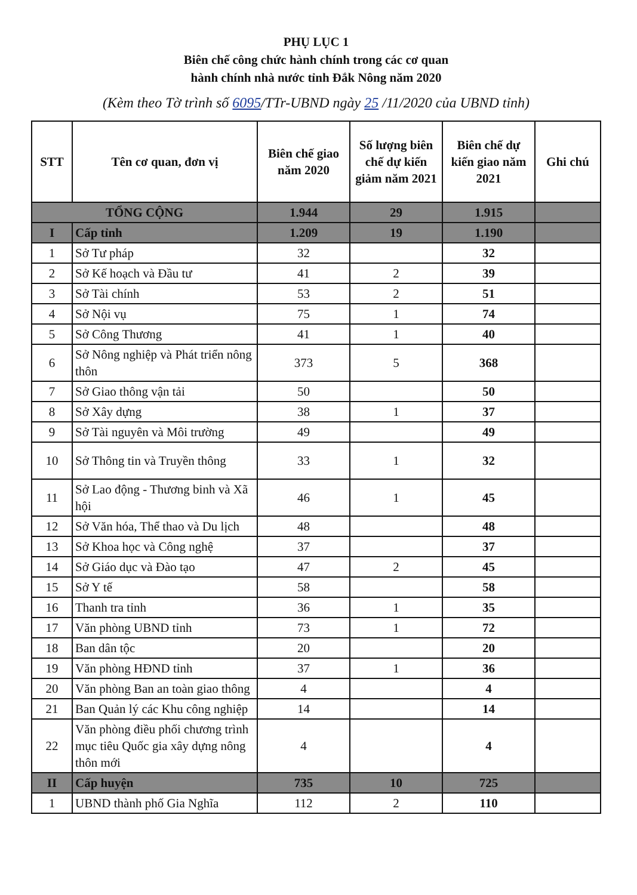PHỤ LỤC 1
Biên chế công chức hành chính trong các cơ quan
hành chính nhà nước tỉnh Đắk Nông năm 2020
(Kèm theo Tờ trình số 6095/TTr-UBND ngày 25 /11/2020 của UBND tỉnh)
| STT | Tên cơ quan, đơn vị | Biên chế giao năm 2020 | Số lượng biên chế dự kiến giảm năm 2021 | Biên chế dự kiến giao năm 2021 | Ghi chú |
| --- | --- | --- | --- | --- | --- |
| TỔNG CỘNG | | 1.944 | 29 | 1.915 | |
| I | Cấp tỉnh | 1.209 | 19 | 1.190 | |
| 1 | Sở Tư pháp | 32 | | 32 | |
| 2 | Sở Kế hoạch và Đầu tư | 41 | 2 | 39 | |
| 3 | Sở Tài chính | 53 | 2 | 51 | |
| 4 | Sở Nội vụ | 75 | 1 | 74 | |
| 5 | Sở Công Thương | 41 | 1 | 40 | |
| 6 | Sở Nông nghiệp và Phát triển nông thôn | 373 | 5 | 368 | |
| 7 | Sở Giao thông vận tải | 50 | | 50 | |
| 8 | Sở Xây dựng | 38 | 1 | 37 | |
| 9 | Sở Tài nguyên và Môi trường | 49 | | 49 | |
| 10 | Sở Thông tin và Truyền thông | 33 | 1 | 32 | |
| 11 | Sở Lao động - Thương binh và Xã hội | 46 | 1 | 45 | |
| 12 | Sở Văn hóa, Thể thao và Du lịch | 48 | | 48 | |
| 13 | Sở Khoa học và Công nghệ | 37 | | 37 | |
| 14 | Sở Giáo dục và Đào tạo | 47 | 2 | 45 | |
| 15 | Sở Y tế | 58 | | 58 | |
| 16 | Thanh tra tỉnh | 36 | 1 | 35 | |
| 17 | Văn phòng UBND tỉnh | 73 | 1 | 72 | |
| 18 | Ban dân tộc | 20 | | 20 | |
| 19 | Văn phòng HĐND tỉnh | 37 | 1 | 36 | |
| 20 | Văn phòng Ban an toàn giao thông | 4 | | 4 | |
| 21 | Ban Quản lý các Khu công nghiệp | 14 | | 14 | |
| 22 | Văn phòng điều phối chương trình mục tiêu Quốc gia xây dựng nông thôn mới | 4 | | 4 | |
| II | Cấp huyện | 735 | 10 | 725 | |
| 1 | UBND thành phố Gia Nghĩa | 112 | 2 | 110 | |